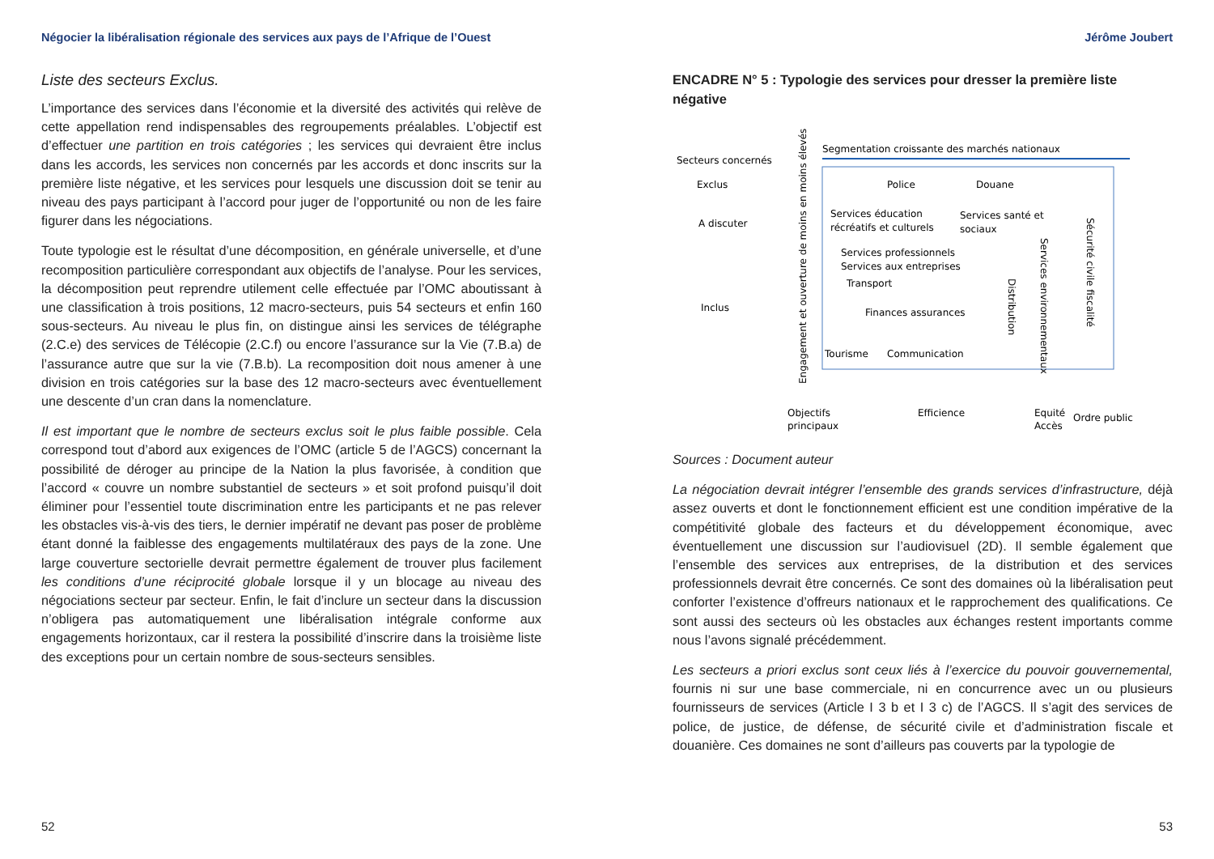Négocier la libéralisation régionale des services aux pays de l’Afrique de l’Ouest
Liste des secteurs Exclus.
L’importance des services dans l’économie et la diversité des activités qui relève de cette appellation rend indispensables des regroupements préalables. L’objectif est d’effectuer une partition en trois catégories ; les services qui devraient être inclus dans les accords, les services non concernés par les accords et donc inscrits sur la première liste négative, et les services pour lesquels une discussion doit se tenir au niveau des pays participant à l’accord pour juger de l’opportunité ou non de les faire figurer dans les négociations.
Toute typologie est le résultat d’une décomposition, en générale universelle, et d’une recomposition particulière correspondant aux objectifs de l’analyse. Pour les services, la décomposition peut reprendre utilement celle effectuée par l’OMC aboutissant à une classification à trois positions, 12 macro-secteurs, puis 54 secteurs et enfin 160 sous-secteurs. Au niveau le plus fin, on distingue ainsi les services de télégraphe (2.C.e) des services de Télécopie (2.C.f) ou encore l’assurance sur la Vie (7.B.a) de l’assurance autre que sur la vie (7.B.b). La recomposition doit nous amener à une division en trois catégories sur la base des 12 macro-secteurs avec éventuellement une descente d’un cran dans la nomenclature.
Il est important que le nombre de secteurs exclus soit le plus faible possible. Cela correspond tout d’abord aux exigences de l’OMC (article 5 de l’AGCS) concernant la possibilité de déroger au principe de la Nation la plus favorisée, à condition que l’accord « couvre un nombre substantiel de secteurs » et soit profond puisqu’il doit éliminer pour l’essentiel toute discrimination entre les participants et ne pas relever les obstacles vis-à-vis des tiers, le dernier impératif ne devant pas poser de problème étant donné la faiblesse des engagements multilatéraux des pays de la zone. Une large couverture sectorielle devrait permettre également de trouver plus facilement les conditions d’une réciprocité globale lorsque il y un blocage au niveau des négociations secteur par secteur. Enfin, le fait d’inclure un secteur dans la discussion n’obligera pas automatiquement une libéralisation intégrale conforme aux engagements horizontaux, car il restera la possibilité d’inscrire dans la troisième liste des exceptions pour un certain nombre de sous-secteurs sensibles.
52
Jérôme Joubert
ENCADRE N° 5 : Typologie des services pour dresser la première liste négative
Segmentation croissante des marchés nationaux
Secteurs concernés
Exclus
A discuter
Inclus
Engagement et ouverture de moins en moins élevés
Police
Douane
Services éducation
Services santé et
récréatifs et culturels
sociaux
Services professionnels
Services aux entreprises
Transport
Finances assurances
Tourisme
Communication
Distribution
Services environnementaux
Sécurité civile fiscalité
Objectifs
principaux
Efficience
Equité
Accès
Ordre public
Sources : Document auteur
La négociation devrait intégrer l’ensemble des grands services d’infrastructure, déjà assez ouverts et dont le fonctionnement efficient est une condition impérative de la compétitivité globale des facteurs et du développement économique, avec éventuellement une discussion sur l’audiovisuel (2D). Il semble également que l’ensemble des services aux entreprises, de la distribution et des services professionnels devrait être concernés. Ce sont des domaines où la libéralisation peut conforter l’existence d’offreurs nationaux et le rapprochement des qualifications. Ce sont aussi des secteurs où les obstacles aux échanges restent importants comme nous l’avons signalé précédemment.
Les secteurs a priori exclus sont ceux liés à l’exercice du pouvoir gouvernemental, fournis ni sur une base commerciale, ni en concurrence avec un ou plusieurs fournisseurs de services (Article I 3 b et I 3 c) de l’AGCS. Il s’agit des services de police, de justice, de défense, de sécurité civile et d’administration fiscale et douanière. Ces domaines ne sont d’ailleurs pas couverts par la typologie de
53